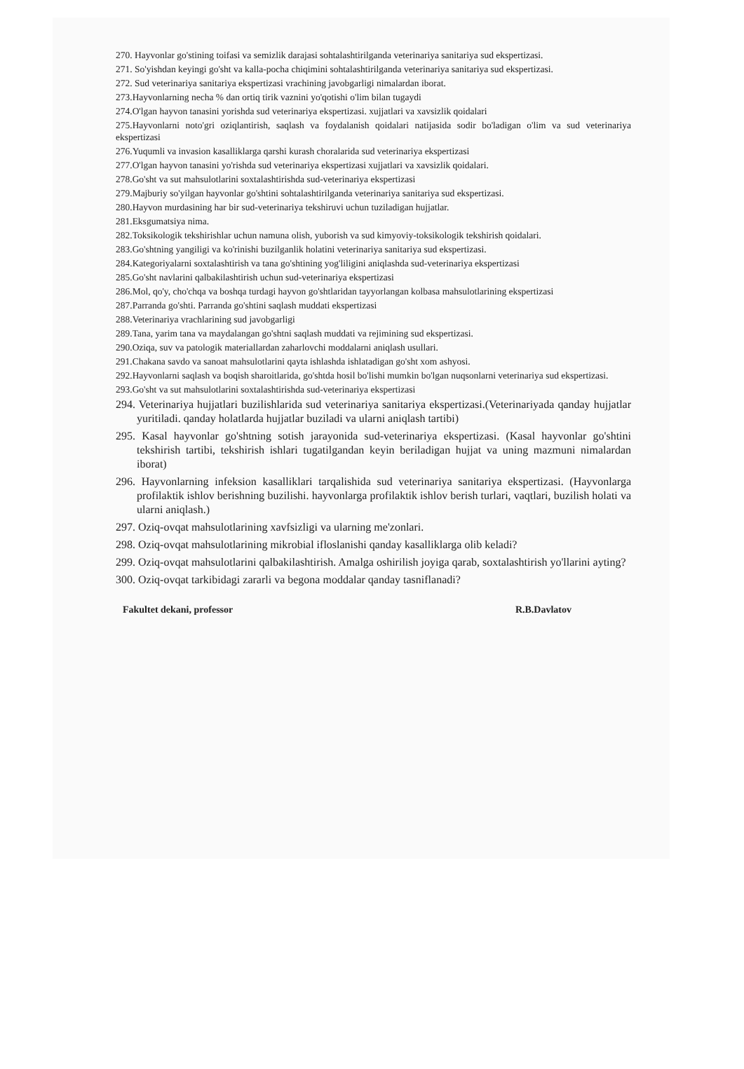270. Hayvonlar go'stining toifasi va semizlik darajasi sohtalashtirilganda veterinariya sanitariya sud ekspertizasi.
271. So'yishdan keyingi go'sht va kalla-pocha chiqimini sohtalashtirilganda veterinariya sanitariya sud ekspertizasi.
272. Sud veterinariya sanitariya ekspertizasi vrachining javobgarligi nimalardan iborat.
273.Hayvonlarning necha % dan ortiq tirik vaznini yo'qotishi o'lim bilan tugaydi
274.O'lgan hayvon tanasini yorishda sud veterinariya ekspertizasi. xujjatlari va xavsizlik qoidalari
275.Hayvonlarni noto'gri oziqlantirish, saqlash va foydalanish qoidalari natijasida sodir bo'ladigan o'lim va sud veterinariya ekspertizasi
276.Yuqumli va invasion kasalliklarga qarshi kurash choralarida sud veterinariya ekspertizasi
277.O'lgan hayvon tanasini yo'rishda sud veterinariya ekspertizasi xujjatlari va xavsizlik qoidalari.
278.Go'sht va sut mahsulotlarini soxtalashtirishda sud-veterinariya ekspertizasi
279.Majburiy so'yilgan hayvonlar go'shtini sohtalashtirilganda veterinariya sanitariya sud ekspertizasi.
280.Hayvon murdasining har bir sud-veterinariya tekshiruvi uchun tuziladigan hujjatlar.
281.Eksgumatsiya nima.
282.Toksikologik tekshirishlar uchun namuna olish, yuborish va sud kimyoviy-toksikologik tekshirish qoidalari.
283.Go'shtning yangiligi va ko'rinishi buzilganlik holatini veterinariya sanitariya sud ekspertizasi.
284.Kategoriyalarni soxtalashtirish va tana go'shtining yog'liligini aniqlashda sud-veterinariya ekspertizasi
285.Go'sht navlarini qalbakilashtirish uchun sud-veterinariya ekspertizasi
286.Mol, qo'y, cho'chqa va boshqa turdagi hayvon go'shtlaridan tayyorlangan kolbasa mahsulotlarining ekspertizasi
287.Parranda go'shti. Parranda go'shtini saqlash muddati ekspertizasi
288.Veterinariya vrachlarining sud javobgarligi
289.Tana, yarim tana va maydalangan go'shtni saqlash muddati va rejimining sud ekspertizasi.
290.Oziqa, suv va patologik materiallardan zaharlovchi moddalarni aniqlash usullari.
291.Chakana savdo va sanoat mahsulotlarini qayta ishlashda ishlatadigan go'sht xom ashyosi.
292.Hayvonlarni saqlash va boqish sharoitlarida, go'shtda hosil bo'lishi mumkin bo'lgan nuqsonlarni veterinariya sud ekspertizasi.
293.Go'sht va sut mahsulotlarini soxtalashtirishda sud-veterinariya ekspertizasi
294. Veterinariya hujjatlari buzilishlarida sud veterinariya sanitariya ekspertizasi.(Veterinariyada qanday hujjatlar yuritiladi. qanday holatlarda hujjatlar buziladi va ularni aniqlash tartibi)
295. Kasal hayvonlar go'shtning sotish jarayonida sud-veterinariya ekspertizasi. (Kasal hayvonlar go'shtini tekshirish tartibi, tekshirish ishlari tugatilgandan keyin beriladigan hujjat va uning mazmuni nimalardan iborat)
296. Hayvonlarning infeksion kasalliklari tarqalishida sud veterinariya sanitariya ekspertizasi. (Hayvonlarga profilaktik ishlov berishning buzilishi. hayvonlarga profilaktik ishlov berish turlari, vaqtlari, buzilish holati va ularni aniqlash.)
297. Oziq-ovqat mahsulotlarining xavfsizligi va ularning me'zonlari.
298. Oziq-ovqat mahsulotlarining mikrobial ifloslanishi qanday kasalliklarga olib keladi?
299. Oziq-ovqat mahsulotlarini qalbakilashtirish. Amalga oshirilish joyiga qarab, soxtalashtirish yo'llarini ayting?
300. Oziq-ovqat tarkibidagi zararli va begona moddalar qanday tasniflanadi?
Fakultet dekani, professor R.B.Davlatov